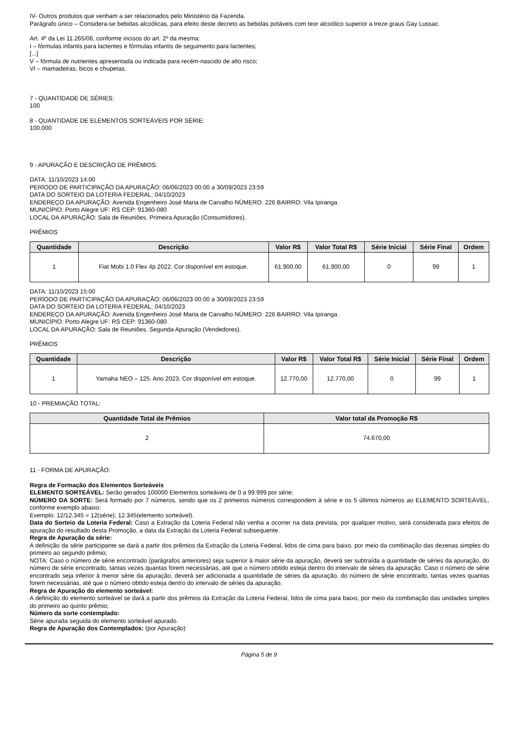IV- Outros produtos que venham a ser relacionados pelo Ministério da Fazenda.
Parágrafo único – Considera-se bebidas alcoólicas, para efeito deste decreto as bebidas potáveis com teor alcoólico superior a treze graus Gay Lussac.
Art. 4º da Lei 11.265/06, conforme incisos do art. 2º da mesma:
I – fórmulas infantis para lactentes e fórmulas infantis de seguimento para lactentes;
[...]
V – fórmula de nutrientes apresentada ou indicada para recém-nascido de alto risco;
VI – mamadeiras, bicos e chupetas.
7 - QUANTIDADE DE SÉRIES:
100
8 - QUANTIDADE DE ELEMENTOS SORTEÁVEIS POR SÉRIE:
100.000
9 - APURAÇÃO E DESCRIÇÃO DE PRÊMIOS:
DATA: 11/10/2023 14:00
PERÍODO DE PARTICIPAÇÃO DA APURAÇÃO: 06/06/2023 00:00 a 30/09/2023 23:59
DATA DO SORTEIO DA LOTERIA FEDERAL: 04/10/2023
ENDEREÇO DA APURAÇÃO: Avenida Engenheiro José Maria de Carvalho NÚMERO: 226 BAIRRO: Vila Ipiranga
MUNICÍPIO: Porto Alegre UF: RS CEP: 91360-080
LOCAL DA APURAÇÃO: Sala de Reuniões. Primeira Apuração (Consumidores).
PRÊMIOS
| Quantidade | Descrição | Valor R$ | Valor Total R$ | Série Inicial | Série Final | Ordem |
| --- | --- | --- | --- | --- | --- | --- |
| 1 | Fiat Mobi 1.0 Flex 4p 2022. Cor disponível em estoque. | 61.900,00 | 61.900,00 | 0 | 99 | 1 |
DATA: 11/10/2023 15:00
PERÍODO DE PARTICIPAÇÃO DA APURAÇÃO: 06/06/2023 00:00 a 30/09/2023 23:59
DATA DO SORTEIO DA LOTERIA FEDERAL: 04/10/2023
ENDEREÇO DA APURAÇÃO: Avenida Engenheiro José Maria de Carvalho NÚMERO: 226 BAIRRO: Vila Ipiranga
MUNICÍPIO: Porto Alegre UF: RS CEP: 91360-080
LOCAL DA APURAÇÃO: Sala de Reuniões. Segunda Apuração (Vendedores).
PRÊMIOS
| Quantidade | Descrição | Valor R$ | Valor Total R$ | Série Inicial | Série Final | Ordem |
| --- | --- | --- | --- | --- | --- | --- |
| 1 | Yamaha NEO – 125. Ano 2023. Cor disponível em estoque. | 12.770,00 | 12.770,00 | 0 | 99 | 1 |
10 - PREMIAÇÃO TOTAL:
| Quantidade Total de Prêmios | Valor total da Promoção R$ |
| --- | --- |
| 2 | 74.670,00 |
11 - FORMA DE APURAÇÃO:
Regra de Formação dos Elementos Sorteáveis
ELEMENTO SORTEÁVEL: Serão gerados 100000 Elementos sorteáveis de 0 a 99.999 por série;
NÚMERO DA SORTE: Será formado por 7 números, sendo que os 2 primeiros números correspondem à série e os 5 últimos números ao ELEMENTO SORTEÁVEL, conforme exemplo abaixo:
Exemplo: 12/12.345 = 12(série); 12.345(elemento sorteável).
Data do Sorteio da Loteria Federal: Caso a Extração da Loteria Federal não venha a ocorrer na data prevista, por qualquer motivo, será considerada para efeitos de apuração do resultado desta Promoção, a data da Extração da Loteria Federal subsequente.
Regra de Apuração da série:
A definição da série participante se dará a partir dos prêmios da Extração da Loteria Federal, lidos de cima para baixo, por meio da combinação das dezenas simples do primeiro ao segundo prêmio;
NOTA: Caso o número de série encontrado (parágrafos anteriores) seja superior à maior série da apuração, deverá ser subtraída a quantidade de séries da apuração, do número de série encontrado, tantas vezes quantas forem necessárias, até que o número obtido esteja dentro do intervalo de séries da apuração. Caso o número de série encontrado seja inferior à menor série da apuração, deverá ser adicionada a quantidade de séries da apuração, do número de série encontrado, tantas vezes quantas forem necessárias, até que o número obtido esteja dentro do intervalo de séries da apuração.
Regra de Apuração do elemento sorteável:
A definição do elemento sorteável se dará a partir dos prêmios da Extração da Loteria Federal, lidos de cima para baixo, por meio da combinação das unidades simples do primeiro ao quinto prêmio;
Número da sorte contemplado:
Série apurada seguida do elemento sorteável apurado.
Regra de Apuração dos Contemplados: (por Apuração)
Página 5 de 9